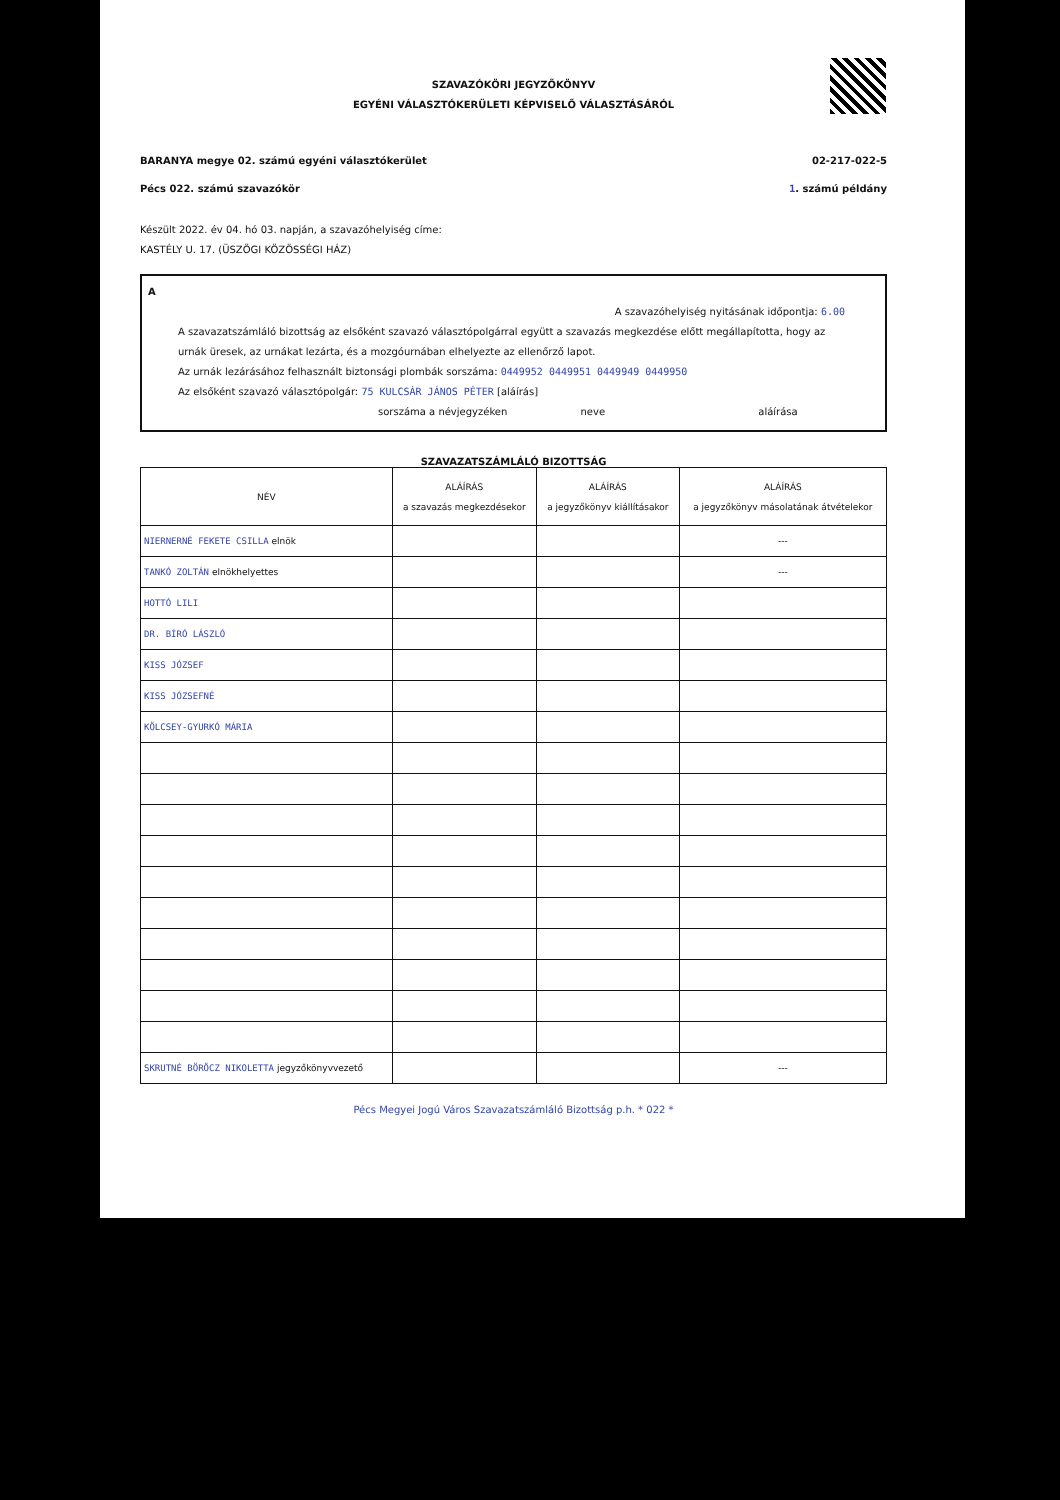SZAVAZÓKÖRI JEGYZŐKÖNYV
EGYÉNI VÁLASZTÓKERÜLETI KÉPVISELŐ VÁLASZTÁSÁRÓL
BARANYA megye 02. számú egyéni választókerület 02-217-022-5
Pécs 022. számú szavazókör 1. számú példány
Készült 2022. év 04. hó 03. napján, a szavazóhelyiség címe:
KASTÉLY U. 17. (ÜSZÖGI KÖZÖSSÉGI HÁZ)
A
A szavazóhelyiség nyitásának időpontja: 6.00
A szavazatszámláló bizottság az elsőként szavazó választópolgárral együtt a szavazás megkezdése előtt megállapította, hogy az urnák üresek, az urnákat lezárta, és a mozgóurnában elhelyezte az ellenőrző lapot.
Az urnák lezárásához felhasznált biztonsági plombák sorszáma: 0449952 0449951 0449949 0449950
Az elsőként szavazó választópolgár: 75 KULCSÁR JÁNOS PÉTER [aláírás]
sorszáma a névjegyzéken neve aláírása
SZAVAZATSZÁMLÁLÓ BIZOTTSÁG
| NÉV | ALÁÍRÁS a szavazás megkezdésekor | ALÁÍRÁS a jegyzőkönyv kiállításakor | ALÁÍRÁS a jegyzőkönyv másolatának átvételekor |
| --- | --- | --- | --- |
| NIERNERNÉ FEKETE CSILLA elnök | | | --- |
| TANKÓ ZOLTÁN elnökhelyettes | | | --- |
| HOTTÓ LILI | | | |
| DR. BÍRÓ LÁSZLÓ | | | |
| KISS JÓZSEF | | | |
| KISS JÓZSEFNÉ | | | |
| KÖLCSEY-GYURKÓ MÁRIA | | | |
| SKRUTNÉ BÖRÖCZ NIKOLETTA jegyzőkönyvvezető | | | --- |
Pécs Megyei Jogú Város Szavazatszámláló Bizottság p.h. * 022 *